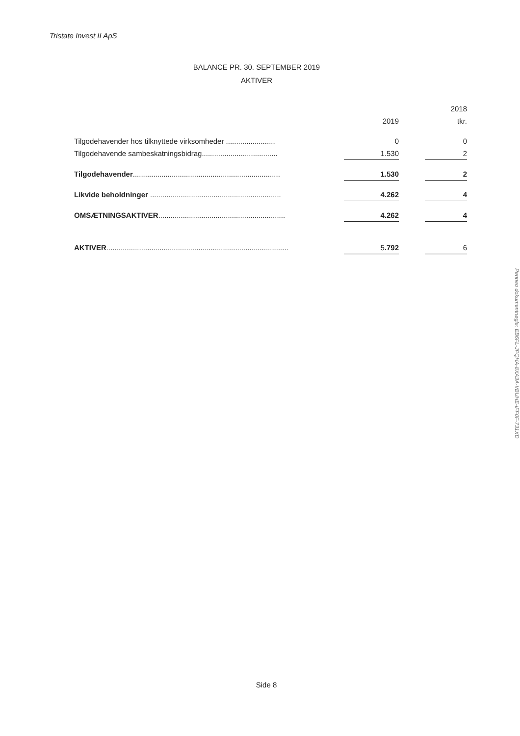Tristate Invest II ApS
BALANCE PR. 30. SEPTEMBER 2019
AKTIVER
| | | | | 2018 |
| --- | --- | --- | --- | --- |
| | | 2019 | | tkr. |
| Tilgodehavender hos tilknyttede virksomheder ........................ | | 0 | | 0 |
| Tilgodehavende sambeskatningsbidrag..................................... | | 1.530 | | 2 |
| Tilgodehavender ........................................................................ | | 1.530 | | 2 |
| Likvide beholdninger ................................................................ | | 4.262 | | 4 |
| OMSÆTNINGSAKTIVER .............................................................. | | 4.262 | | 4 |
| AKTIVER ......................................................................................... | | 5 .792 | | 6 |
Penneo dokumentnøgle: EB6FL-JPQHA-8XA3A-VBUHE-IFF0F-731XD
Side 8